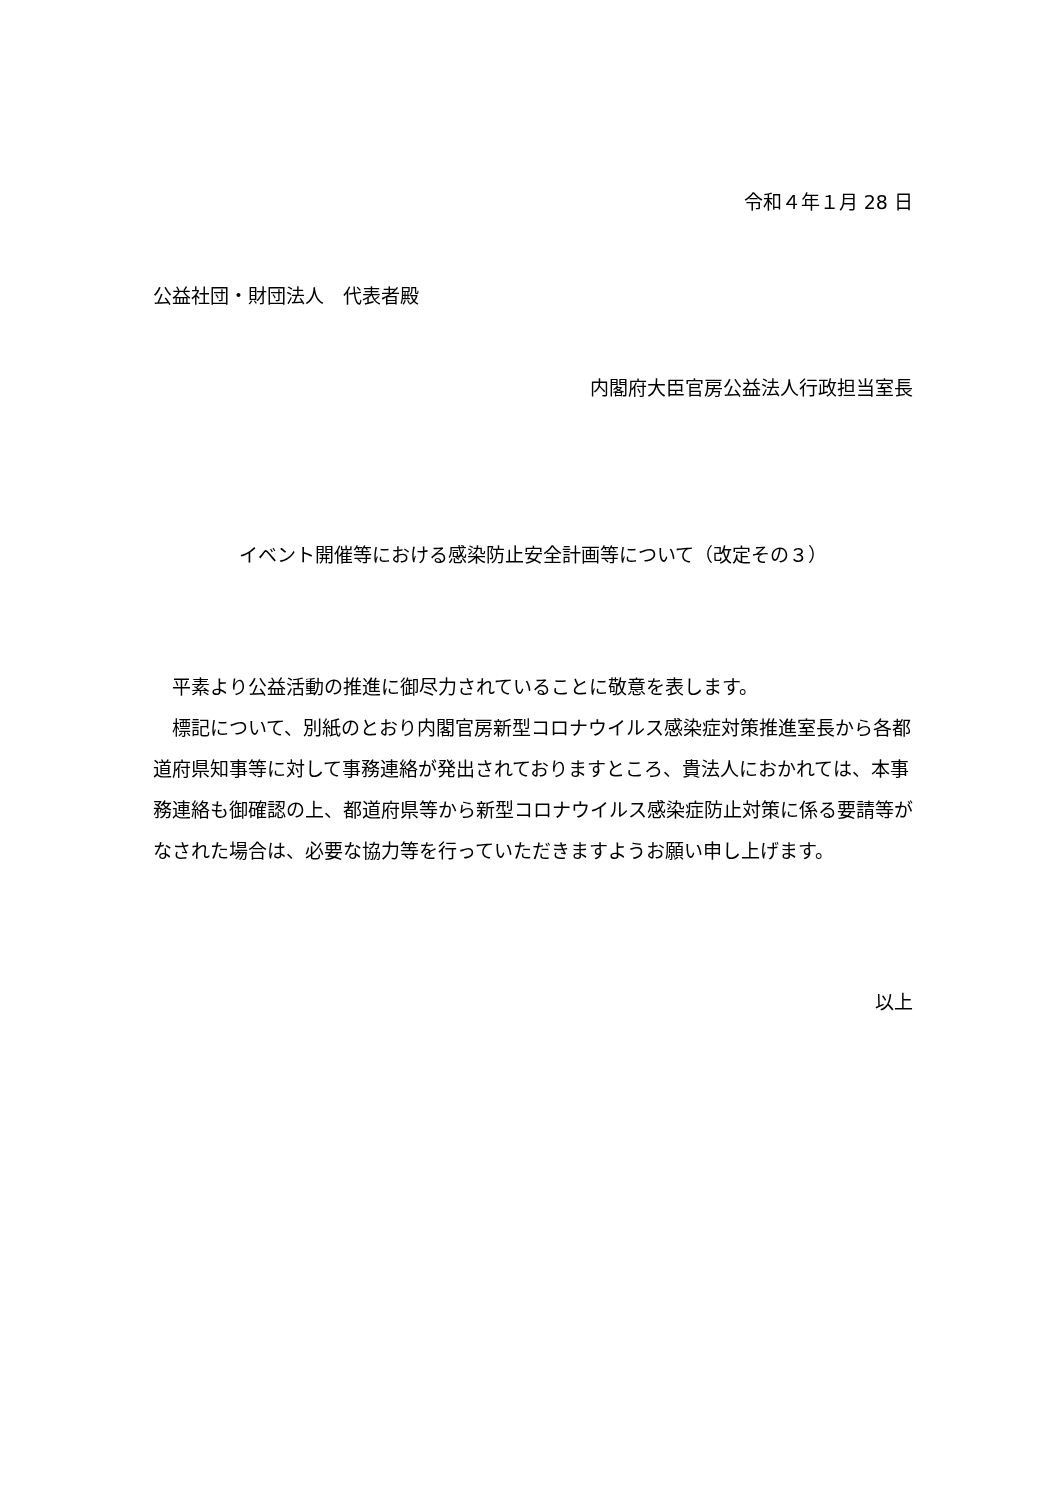令和４年１月 28 日
公益社団・財団法人　代表者殿
内閣府大臣官房公益法人行政担当室長
イベント開催等における感染防止安全計画等について（改定その３）
　平素より公益活動の推進に御尽力されていることに敬意を表します。
　標記について、別紙のとおり内閣官房新型コロナウイルス感染症対策推進室長から各都道府県知事等に対して事務連絡が発出されておりますところ、貴法人におかれては、本事務連絡も御確認の上、都道府県等から新型コロナウイルス感染症防止対策に係る要請等がなされた場合は、必要な協力等を行っていただきますようお願い申し上げます。
以上